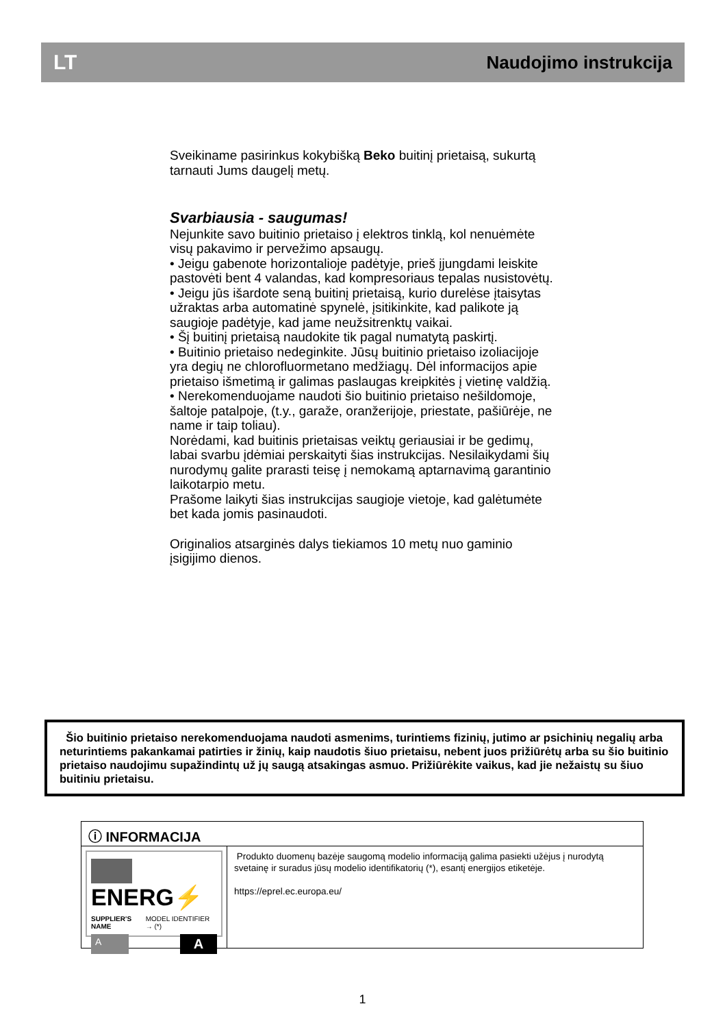LT Naudojimo instrukcija
Sveikiname pasirinkus kokybišką Beko buitinį prietaisą, sukurtą tarnauti Jums daugelį metų.
Svarbiausia - saugumas!
Nejunkite savo buitinio prietaiso į elektros tinklą, kol nenuėmėte visų pakavimo ir pervežimo apsaugų.
• Jeigu gabenote horizontalioje padėtyje, prieš įjungdami leiskite pastovėti bent 4 valandas, kad kompresoriaus tepalas nusistovėtų.
• Jeigu jūs išardote seną buitinį prietaisą, kurio durelėse įtaisytas užraktas arba automatinė spynelė, įsitikinkite, kad palikote ją saugioje padėtyje, kad jame neužsitrenktų vaikai.
• Šį buitinį prietaisą naudokite tik pagal numatytą paskirtį.
• Buitinio prietaiso nedeginkite. Jūsų buitinio prietaiso izoliacijoje yra degių ne chlorofluormetano medžiagų. Dėl informacijos apie prietaiso išmetimą ir galimas paslaugas kreipkitės į vietinę valdžią.
• Nerekomenduojame naudoti šio buitinio prietaiso nešildomoje, šaltoje patalpoje, (t.y., garaže, oranžerijoje, priestate, pašiūrėje, ne name ir taip toliau).
Norėdami, kad buitinis prietaisas veiktų geriausiai ir be gedimų, labai svarbu įdėmiai perskaityti šias instrukcijas. Nesilaikydami šių nurodymų galite prarasti teisę į nemokamą aptarnavimą garantinio laikotarpio metu.
Prašome laikyti šias instrukcijas saugioje vietoje, kad galėtumėte bet kada jomis pasinaudoti.
Originalios atsarginės dalys tiekiamos 10 metų nuo gaminio įsigijimo dienos.
Šio buitinio prietaiso nerekomenduojama naudoti asmenims, turintiems fizinių, jutimo ar psichinių negalių arba neturintiems pakankamai patirties ir žinių, kaip naudotis šiuo prietaisu, nebent juos prižiūrėtų arba su šio buitinio prietaiso naudojimu supažindintų už jų saugą atsakingas asmuo. Prižiūrėkite vaikus, kad jie nežaistų su šiuo buitiniu prietaisu.
ⓘ INFORMACIJA
ENERG⚡
SUPPLIER'S NAME MODEL IDENTIFIER → (*)
A A
Produkto duomenų bazėje saugomą modelio informaciją galima pasiekti užėjus į nurodytą svetainę ir suradus jūsų modelio identifikatorių (*), esantį energijos etiketėje.
https://eprel.ec.europa.eu/
1